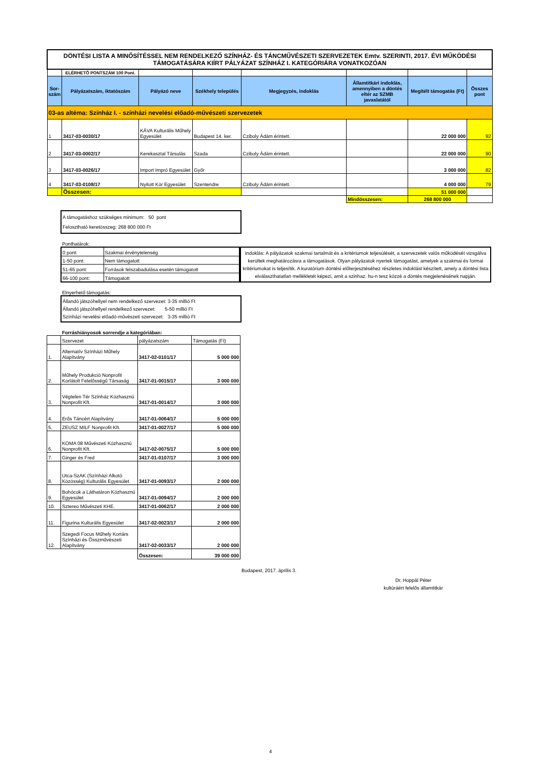| DÖNTÉSI LISTA A MINŐSÍTÉSSEL NEM RENDELKEZŐ SZÍNHÁZ- ÉS TÁNCMŰVÉSZETI SZERVEZETEK Emtv. SZERINTI, 2017. ÉVI MŰKÖDÉSI TÁMOGATÁSÁRA KIÍRT PÁLYÁZAT SZÍNHÁZ I. KATEGÓRIÁRA VONATKOZÓAN | | | | | | | |
| | ELÉRHETŐ PONTSZÁM 100 Pont. | | | | | | |
| Sor-szám | Pályázatszám, iktatószám | Pályázó neve | Székhely település | Megjegyzés, indoklás | Államtitkári indoklás, amennyiben a döntés eltér az SZMB javaslatától | Megítélt támogatás (Ft) | Összes pont |
| 03-as altéma: Színház I. - színházi nevelési előadó-művészeti szervezetek | | | | | | | |
| 1 | 3417-03-0030/17 | KÁVA Kulturális Műhely Egyesület | Budapest 14. ker. | Cziboly Ádám érintett. | | 22 000 000 | 92 |
| 2 | 3417-03-0002/17 | Kerekasztal Társulás | Szada | Cziboly Ádám érintett. | | 22 000 000 | 90 |
| 3 | 3417-03-0026/17 | Import Impró Egyesület | Győr | | | 3 000 000 | 82 |
| 4 | 3417-03-0108/17 | Nyitott Kör Egyesület | Szentendre | Cziboly Ádám érintett. | | 4 000 000 | 79 |
| | Összesen: | | | | | 51 000 000 | |
| | | | | | Mindösszesen: | 268 800 000 | |
A támogatáshoz szükséges minimum: 50 pont
Felosztható keretösszeg: 268 800 000 Ft
Ponthatárok:
| 0 pont: | Szakmai érvénytelenség |
| 1-50 pont: | Nem támogatott |
| 51-65 pont: | Források felszabadulása esetén támogatott |
| 66-100 pont: | Támogatott |
Indoklás: A pályázatok szakmai tartalmát és a kritériumok teljesülését, a szervezetek valós működését vizsgálva kerültek meghatározásra a támogatások. Olyan pályázatok nyertek támogatást, amelyek a szakmai és formai kritériumokat is teljesítik. A kuratórium döntési előterjesztéséhez részletes indoklást készített, amely a döntési lista elválaszthatatlan mellékletét képezi, amit a szinhaz. hu-n tesz közzé a döntés megjelenésének napján.
Elnyerhető támogatás:
Állandó játszóhellyel nem rendelkező szervezet: 3-35 millió Ft
Állandó játszóhellyel rendelkező szervezet: 5-50 millió Ft
Színházi nevelési előadó-művészeti szervezet: 3-35 millió Ft
Forráshiányosok sorrendje a kategóriában:
| | Szervezet | pályázatszám | Támogatás (Ft) |
| 1. | Alternatív Színházi Műhely Alapítvány | 3417-02-0101/17 | 5 000 000 |
| 2. | Műhely Produkció Nonprofit Korlátolt Felelősségű Társaság | 3417-01-0015/17 | 3 000 000 |
| 3. | Végtelen Tér Színház Közhasznú Nonprofit Kft. | 3417-01-0014/17 | 3 000 000 |
| 4. | Erős Táncért Alapítvány | 3417-01-0064/17 | 5 000 000 |
| 5. | ZEUSZ MILF Nonprofit Kft. | 3417-01-0027/17 | 5 000 000 |
| 6. | KOMA 08 Művészeti Közhasznú Nonprofit Kft. | 3417-02-0075/17 | 5 000 000 |
| 7. | Ginger és Fred | 3417-01-0107/17 | 3 000 000 |
| 8. | Utca-SzAK (Színházi Alkotó Közösség) Kulturális Egyesület | 3417-01-0093/17 | 2 000 000 |
| 9. | Bohócok a Láthatáron Közhasznú Egyesület | 3417-01-0094/17 | 2 000 000 |
| 10. | Sztereo Művészeti KHE. | 3417-01-0062/17 | 2 000 000 |
| 11. | Figurina Kulturális Egyesület | 3417-02-0023/17 | 2 000 000 |
| 12. | Szegedi Focus Műhely Kortárs Színházi és Összművészeti Alapítvány | 3417-02-0033/17 | 2 000 000 |
| | | Összesen: | 39 000 000 |
Budapest, 2017. április 3.
Dr. Hoppál Péter
kultúráért felelős államtitkár
4